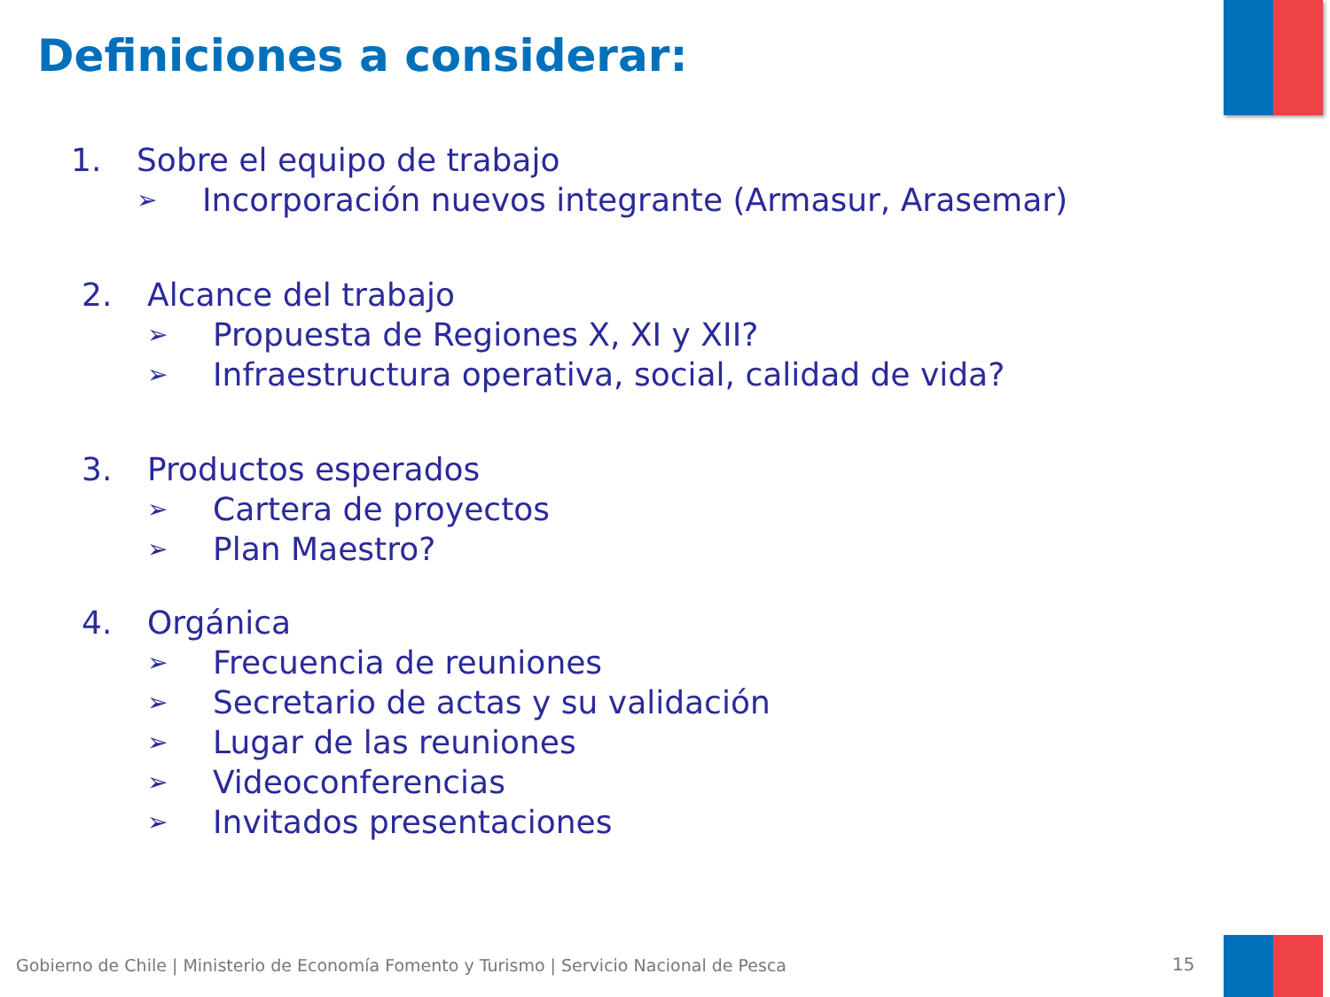Definiciones a considerar:
1. Sobre el equipo de trabajo
➢ Incorporación nuevos integrante (Armasur, Arasemar)
2. Alcance del trabajo
➢ Propuesta de Regiones X, XI y XII?
➢ Infraestructura operativa, social, calidad de vida?
3. Productos esperados
➢ Cartera de proyectos
➢ Plan Maestro?
4. Orgánica
➢ Frecuencia de reuniones
➢ Secretario de actas y su validación
➢ Lugar de las reuniones
➢ Videoconferencias
➢ Invitados presentaciones
Gobierno de Chile | Ministerio de Economía Fomento y Turismo | Servicio Nacional de Pesca
15